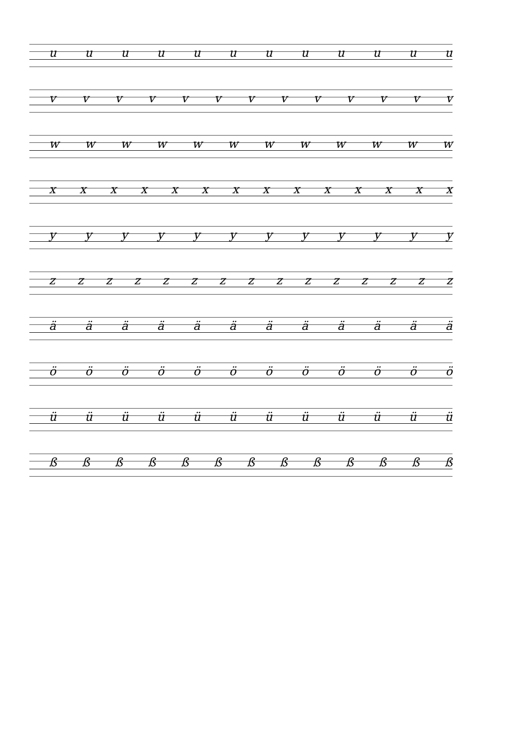u u u u u u u u u u u u
v v v v v v v v v v v v v
w w w w w w w w w w w w
x x x x x x x x x x x x x x
y y y y y y y y y y y y
z z z z z z z z z z z z z z z
ä ä ä ä ä ä ä ä ä ä ä ä
ö ö ö ö ö ö ö ö ö ö ö ö
ü ü ü ü ü ü ü ü ü ü ü ü
ß ß ß ß ß ß ß ß ß ß ß ß ß